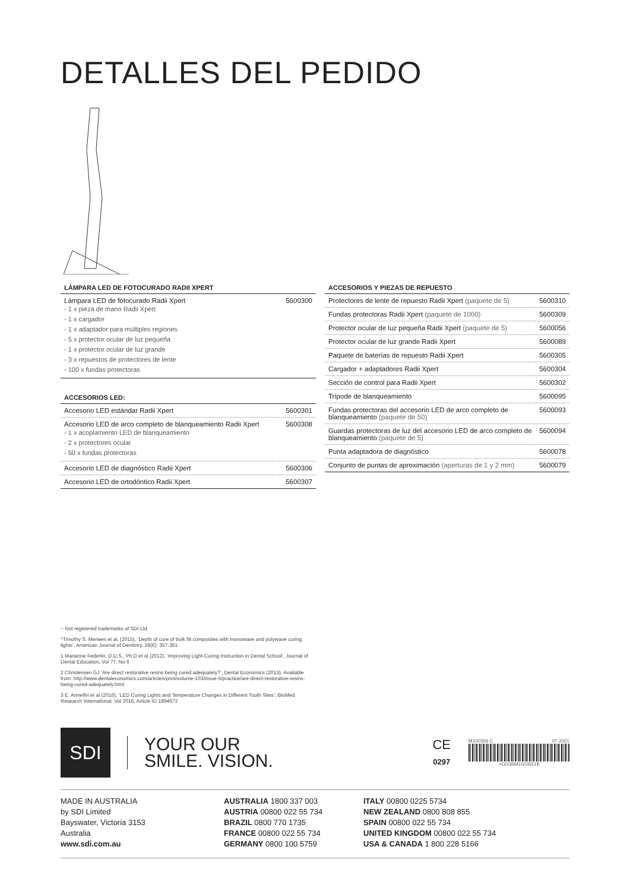DETALLES DEL PEDIDO
LÁMPARA LED DE FOTOCURADO RADII XPERT
| Lámpara LED de fotocurado Radii Xpert - 1 x pieza de mano Radii Xpert - 1 x cargador - 1 x adaptador para múltiples regiones - 5 x protector ocular de luz pequeña - 1 x protector ocular de luz grande - 3 x repuestos de protectores de lente - 100 x fundas protectoras | 5600300 |
ACCESORIOS LED:
| Accesorio LED estándar Radii Xpert | 5600301 |
| Accesorio LED de arco completo de blanqueamiento Radii Xpert - 1 x acoplamiento LED de blanqueamiento - 2 x protectores ocular - 50 x fundas protectoras | 5600308 |
| Accesorio LED de diagnóstico Radii Xpert | 5600306 |
| Accesorio LED de ortodóntico Radii Xpert | 5600307 |
ACCESORIOS Y PIEZAS DE REPUESTO
| Protectores de lente de repuesto Radii Xpert (paquete de 5) | 5600310 |
| Fundas protectoras Radii Xpert (paquete de 1000) | 5600309 |
| Protector ocular de luz pequeña Radii Xpert (paquete de 5) | 5600056 |
| Protector ocular de luz grande Radii Xpert | 5600089 |
| Paquete de baterías de repuesto Radii Xpert | 5600305 |
| Cargador + adaptadores Radii Xpert | 5600304 |
| Sección de control para Radii Xpert | 5600302 |
| Trípode de blanqueamiento | 5600095 |
| Fundas protectoras del accesorio LED de arco completo de blanqueamiento (paquete de 50) | 5600093 |
| Guardas protectoras de luz del accesorio LED de arco completo de blanqueamiento (paquete de 5) | 5600094 |
| Punta adaptadora de diagnóstico | 5600078 |
| Conjunto de puntas de aproximación (aperturas de 1 y 2 mm) | 5600079 |
~ Not registered trademarks of SDI Ltd.
^Timothy S. Menees et al, (2015), ‘Depth of cure of bulk fill composites with monowave and polywave curing lights’, American Journal of Dentistry, 28(6): 357-361
1 Marianne Federlin, D.D.S., Ph.D et al (2012), ‘Improving Light-Curing Instruction in Dental School’, Journal of Dental Education, Vol 77, No 6
2 Christensen GJ ‘Are direct restorative resins being cured adequately?’, Dental Economics (2013). Available from: http://www.dentaleconomics.com/articles/print/volume-103/issue-5/practice/are-direct-restorative-resins-being-cured-adequately.html
3 E. Armellin et al (2016), ‘LED Curing Lights and Temperature Changes in Different Tooth Sites’, BioMed Research International, Vol 2016, Article ID 1894672
SDI
YOUR OUR
SMILE. VISION.
CE
0297
M100356 C 07-2021
+DO36M1003561$
MADE IN AUSTRALIA
by SDI Limited
Bayswater, Victoria 3153
Australia
www.sdi.com.au
AUSTRALIA 1800 337 003
AUSTRIA 00800 022 55 734
BRAZIL 0800 770 1735
FRANCE 00800 022 55 734
GERMANY 0800 100 5759
ITALY 00800 0225 5734
NEW ZEALAND 0800 808 855
SPAIN 00800 022 55 734
UNITED KINGDOM 00800 022 55 734
USA & CANADA 1 800 228 5166